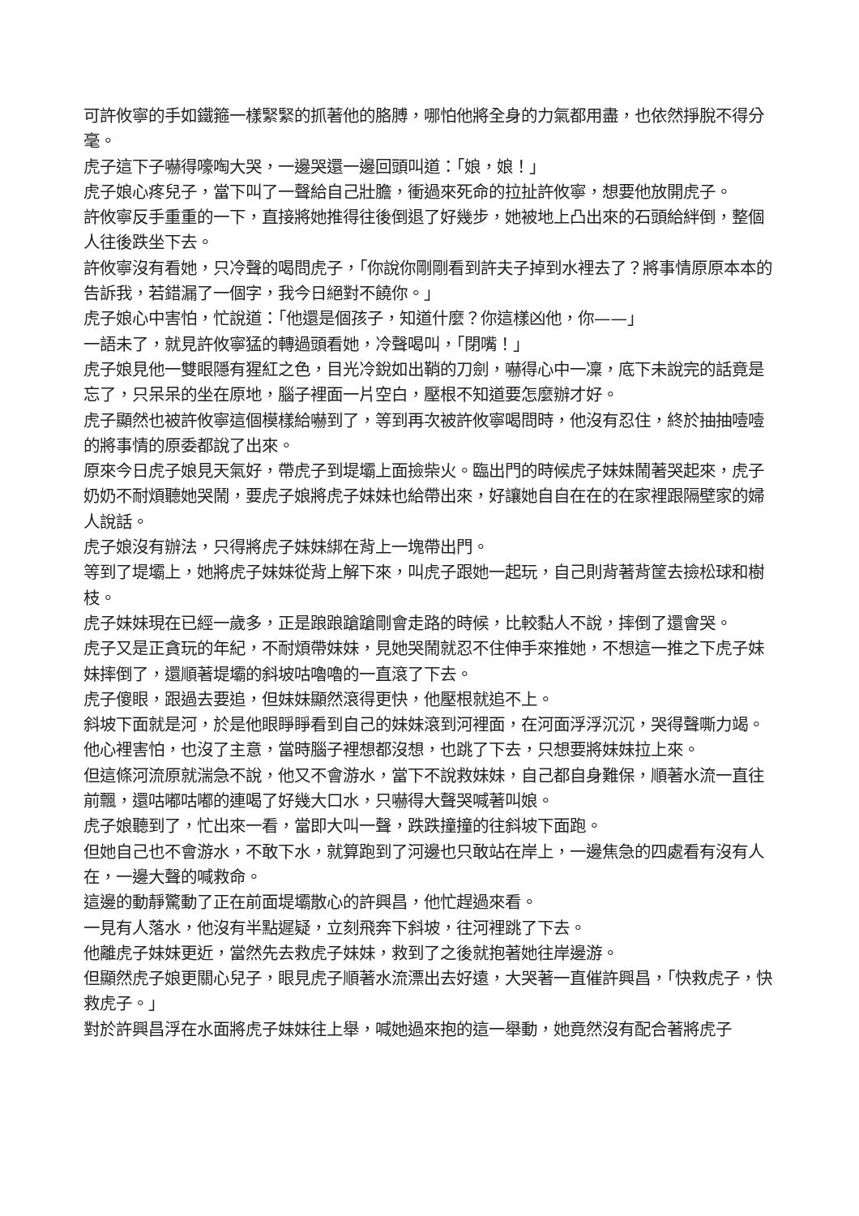可許攸寧的手如鐵箍一樣緊緊的抓著他的胳膊，哪怕他將全身的力氣都用盡，也依然掙脫不得分毫。
虎子這下子嚇得嚎啕大哭，一邊哭還一邊回頭叫道：「娘，娘！」
虎子娘心疼兒子，當下叫了一聲給自己壯膽，衝過來死命的拉扯許攸寧，想要他放開虎子。
許攸寧反手重重的一下，直接將她推得往後倒退了好幾步，她被地上凸出來的石頭給絆倒，整個人往後跌坐下去。
許攸寧沒有看她，只冷聲的喝問虎子，「你說你剛剛看到許夫子掉到水裡去了？將事情原原本本的告訴我，若錯漏了一個字，我今日絕對不饒你。」
虎子娘心中害怕，忙說道：「他還是個孩子，知道什麼？你這樣凶他，你——」
一語未了，就見許攸寧猛的轉過頭看她，冷聲喝叫，「閉嘴！」
虎子娘見他一雙眼隱有猩紅之色，目光冷銳如出鞘的刀劍，嚇得心中一凜，底下未說完的話竟是忘了，只呆呆的坐在原地，腦子裡面一片空白，壓根不知道要怎麼辦才好。
虎子顯然也被許攸寧這個模樣給嚇到了，等到再次被許攸寧喝問時，他沒有忍住，終於抽抽噎噎的將事情的原委都說了出來。
原來今日虎子娘見天氣好，帶虎子到堤壩上面撿柴火。臨出門的時候虎子妹妹鬧著哭起來，虎子奶奶不耐煩聽她哭鬧，要虎子娘將虎子妹妹也給帶出來，好讓她自自在在的在家裡跟隔壁家的婦人說話。
虎子娘沒有辦法，只得將虎子妹妹綁在背上一塊帶出門。
等到了堤壩上，她將虎子妹妹從背上解下來，叫虎子跟她一起玩，自己則背著背筐去撿松球和樹枝。
虎子妹妹現在已經一歲多，正是踉踉蹌蹌剛會走路的時候，比較黏人不說，摔倒了還會哭。
虎子又是正貪玩的年紀，不耐煩帶妹妹，見她哭鬧就忍不住伸手來推她，不想這一推之下虎子妹妹摔倒了，還順著堤壩的斜坡咕嚕嚕的一直滾了下去。
虎子傻眼，跟過去要追，但妹妹顯然滾得更快，他壓根就追不上。
斜坡下面就是河，於是他眼睜睜看到自己的妹妹滾到河裡面，在河面浮浮沉沉，哭得聲嘶力竭。
他心裡害怕，也沒了主意，當時腦子裡想都沒想，也跳了下去，只想要將妹妹拉上來。
但這條河流原就湍急不說，他又不會游水，當下不說救妹妹，自己都自身難保，順著水流一直往前飄，還咕嘟咕嘟的連喝了好幾大口水，只嚇得大聲哭喊著叫娘。
虎子娘聽到了，忙出來一看，當即大叫一聲，跌跌撞撞的往斜坡下面跑。
但她自己也不會游水，不敢下水，就算跑到了河邊也只敢站在岸上，一邊焦急的四處看有沒有人在，一邊大聲的喊救命。
這邊的動靜驚動了正在前面堤壩散心的許興昌，他忙趕過來看。
一見有人落水，他沒有半點遲疑，立刻飛奔下斜坡，往河裡跳了下去。
他離虎子妹妹更近，當然先去救虎子妹妹，救到了之後就抱著她往岸邊游。
但顯然虎子娘更關心兒子，眼見虎子順著水流漂出去好遠，大哭著一直催許興昌，「快救虎子，快救虎子。」
對於許興昌浮在水面將虎子妹妹往上舉，喊她過來抱的這一舉動，她竟然沒有配合著將虎子